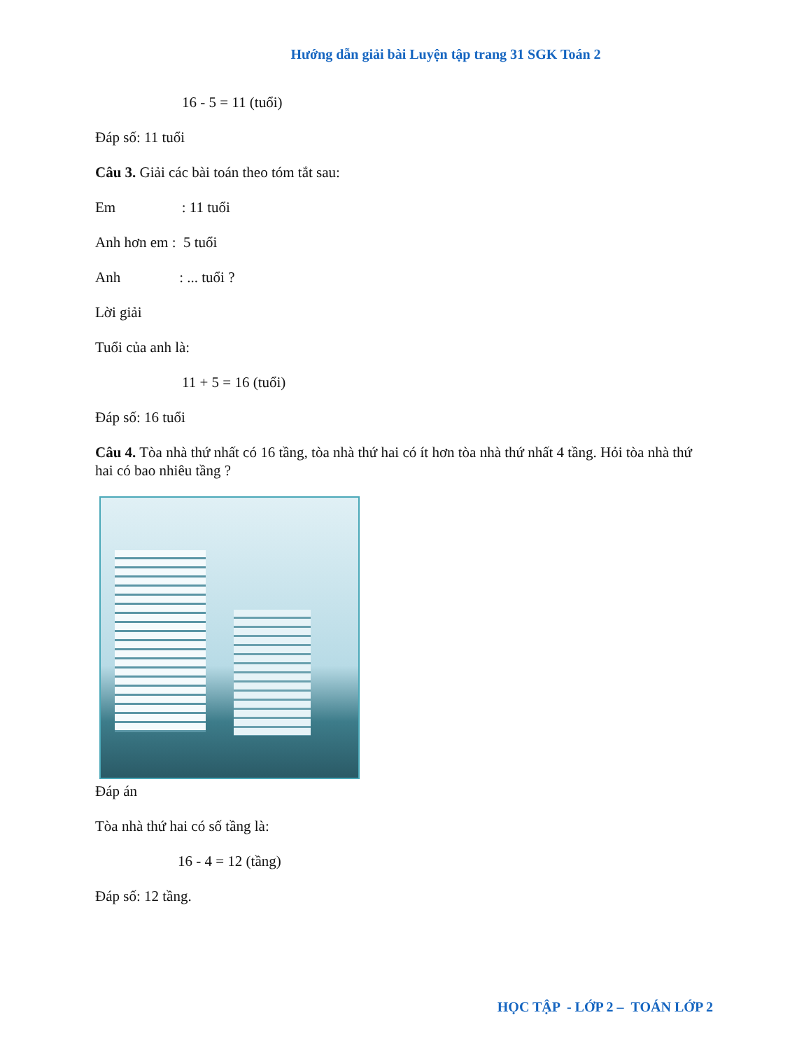Hướng dẫn giải bài Luyện tập trang 31 SGK Toán 2
16 - 5 = 11 (tuổi)
Đáp số: 11 tuổi
Câu 3. Giải các bài toán theo tóm tắt sau:
Em : 11 tuổi
Anh hơn em : 5 tuổi
Anh : ... tuổi ?
Lời giải
Tuổi của anh là:
11 + 5 = 16 (tuổi)
Đáp số: 16 tuổi
Câu 4. Tòa nhà thứ nhất có 16 tầng, tòa nhà thứ hai có ít hơn tòa nhà thứ nhất 4 tầng. Hỏi tòa nhà thứ hai có bao nhiêu tầng ?
Đáp án
Tòa nhà thứ hai có số tầng là:
16 - 4 = 12 (tầng)
Đáp số: 12 tầng.
HỌC TẬP - LỚP 2 – TOÁN LỚP 2